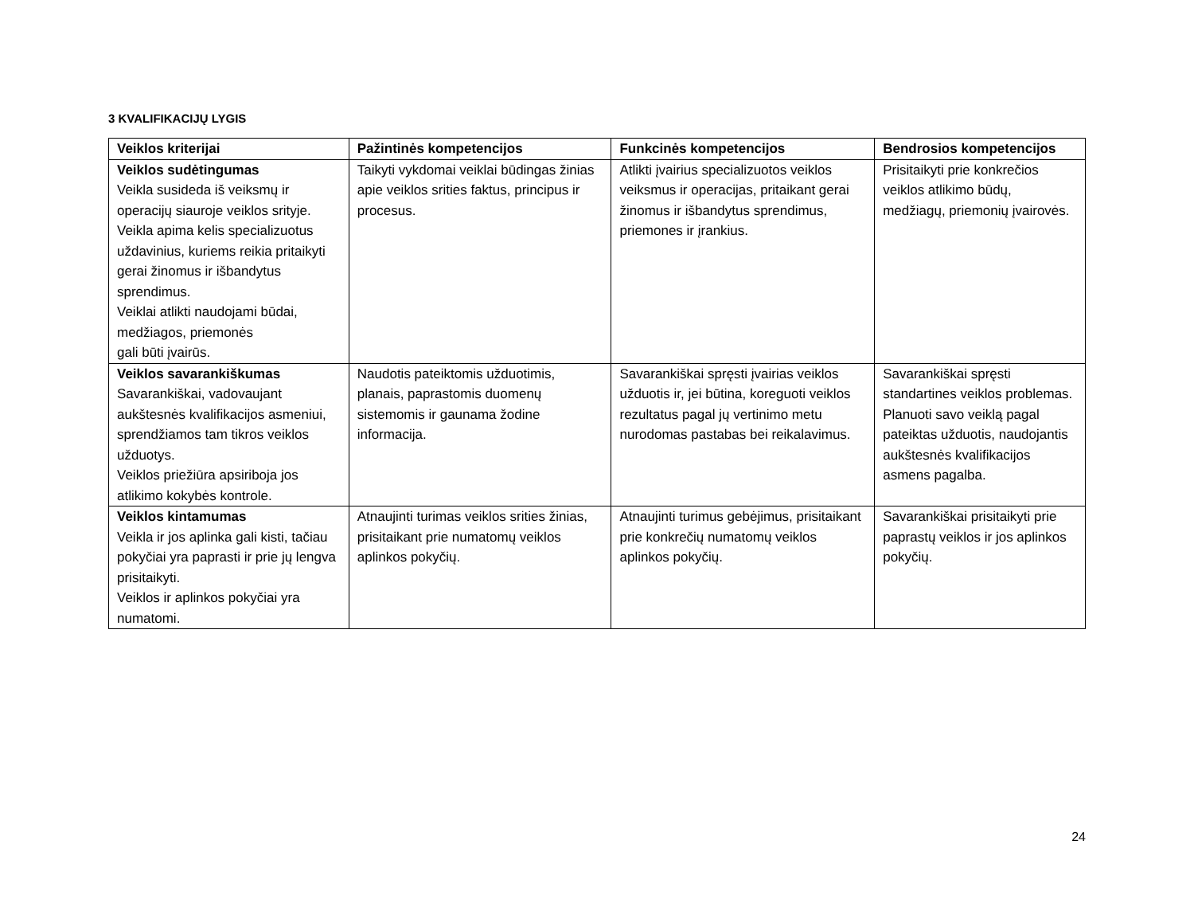3 KVALIFIKACIJŲ LYGIS
| Veiklos kriterijai | Pažintinės kompetencijos | Funkcinės kompetencijos | Bendrosios kompetencijos |
| --- | --- | --- | --- |
| Veiklos sudėtingumas Veikla susideda iš veiksmų ir operacijų siauroje veiklos srityje. Veikla apima kelis specializuotus uždavinius, kuriems reikia pritaikyti gerai žinomus ir išbandytus sprendimus. Veiklai atlikti naudojami būdai, medžiagos, priemonės gali būti įvairūs. | Taikyti vykdomai veiklai būdingas žinias apie veiklos srities faktus, principus ir procesus. | Atlikti įvairius specializuotos veiklos veiksmus ir operacijas, pritaikant gerai žinomus ir išbandytus sprendimus, priemones ir įrankius. | Prisitaikyti prie konkrečios veiklos atlikimo būdų, medžiagų, priemonių įvairovės. |
| Veiklos savarankiškumas Savarankiškai, vadovaujant aukštesnės kvalifikacijos asmeniui, sprendžiamos tam tikros veiklos užduotys. Veiklos priežiūra apsiriboja jos atlikimo kokybės kontrole. | Naudotis pateiktomis užduotimis, planais, paprastomis duomenų sistemomis ir gaunama žodine informacija. | Savarankiškai spręsti įvairias veiklos užduotis ir, jei būtina, koreguoti veiklos rezultatus pagal jų vertinimo metu nurodomas pastabas bei reikalavimus. | Savarankiškai spręsti standartines veiklos problemas. Planuoti savo veiklą pagal pateiktas užduotis, naudojantis aukštesnės kvalifikacijos asmens pagalba. |
| Veiklos kintamumas Veikla ir jos aplinka gali kisti, tačiau pokyčiai yra paprasti ir prie jų lengva prisitaikyti. Veiklos ir aplinkos pokyčiai yra numatomi. | Atnaujinti turimas veiklos srities žinias, prisitaikant prie numatomų veiklos aplinkos pokyčių. | Atnaujinti turimus gebėjimus, prisitaikant prie konkrečių numatomų veiklos aplinkos pokyčių. | Savarankiškai prisitaikyti prie paprastų veiklos ir jos aplinkos pokyčių. |
24